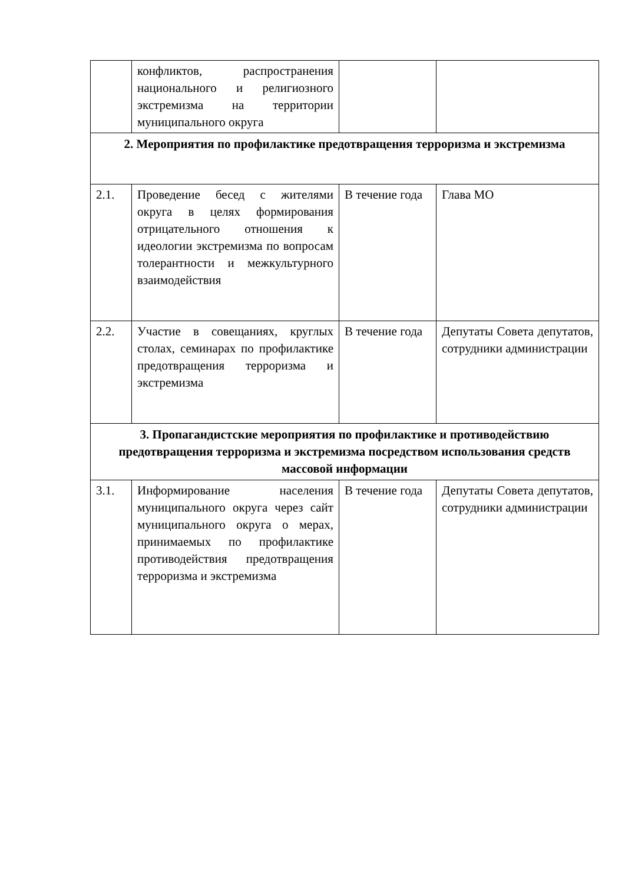| | конфликтов, распространения национального и религиозного экстремизма на территории муниципального округа | | |
| 2. Мероприятия по профилактике предотвращения терроризма и экстремизма | | | |
| 2.1. | Проведение бесед с жителями округа в целях формирования отрицательного отношения к идеологии экстремизма по вопросам толерантности и межкультурного взаимодействия | В течение года | Глава МО |
| 2.2. | Участие в совещаниях, круглых столах, семинарах по профилактике предотвращения терроризма и экстремизма | В течение года | Депутаты Совета депутатов, сотрудники администрации |
| 3. Пропагандистские мероприятия по профилактике и противодействию предотвращения терроризма и экстремизма посредством использования средств массовой информации | | | |
| 3.1. | Информирование населения муниципального округа через сайт муниципального округа о мерах, принимаемых по профилактике противодействия предотвращения терроризма и экстремизма | В течение года | Депутаты Совета депутатов, сотрудники администрации |